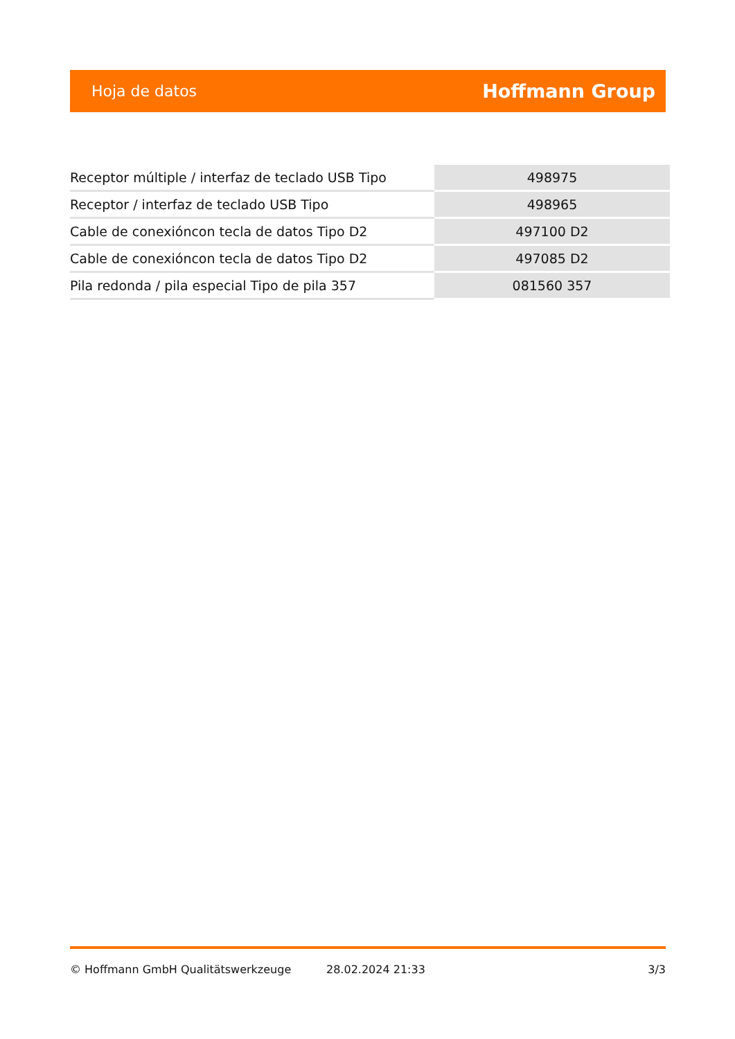Hoja de datos Hoffmann Group
| Receptor múltiple / interfaz de teclado USB Tipo | 498975 |
| Receptor / interfaz de teclado USB Tipo | 498965 |
| Cable de conexióncon tecla de datos Tipo D2 | 497100 D2 |
| Cable de conexióncon tecla de datos Tipo D2 | 497085 D2 |
| Pila redonda / pila especial Tipo de pila 357 | 081560 357 |
© Hoffmann GmbH Qualitätswerkzeuge 28.02.2024 21:33 3/3